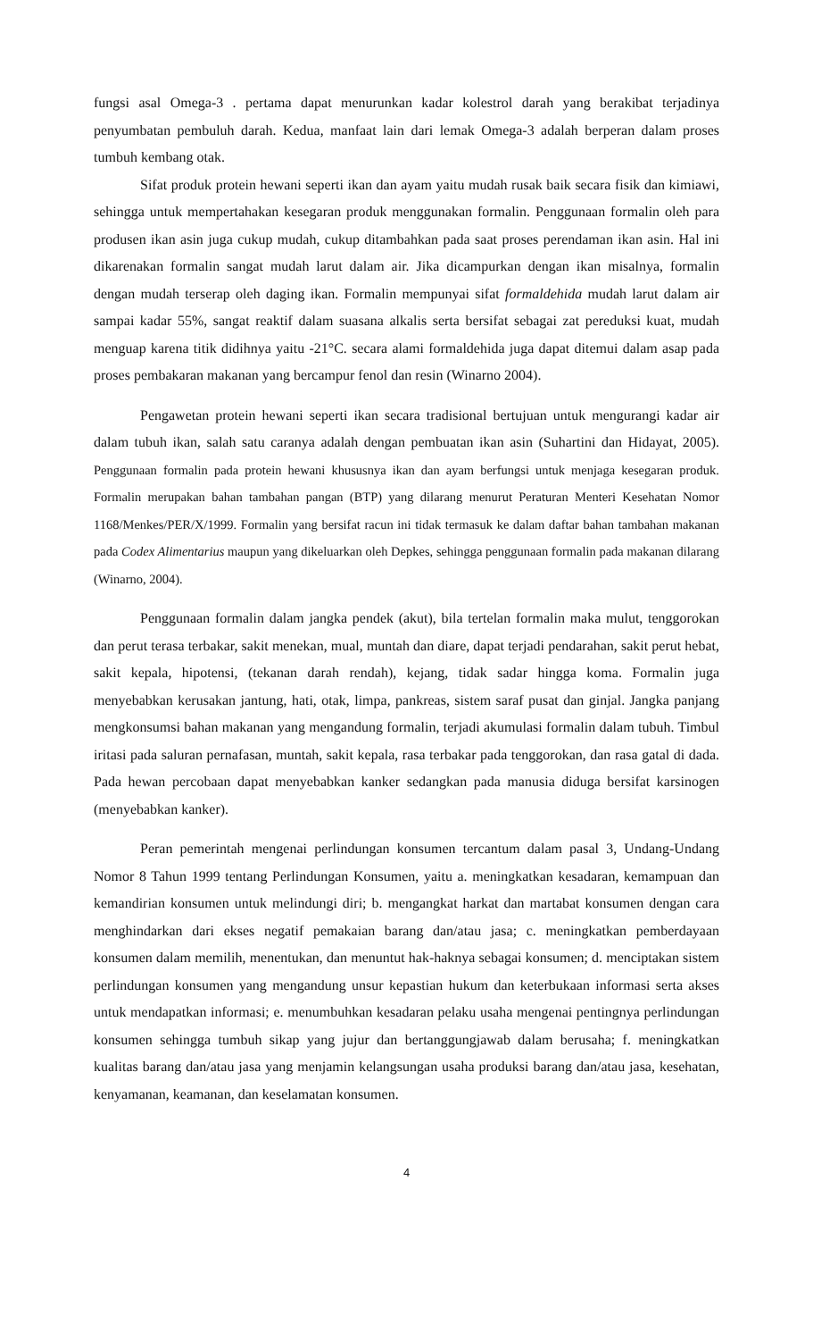fungsi asal Omega-3 . pertama dapat menurunkan kadar kolestrol darah yang berakibat terjadinya penyumbatan pembuluh darah. Kedua, manfaat lain dari lemak Omega-3 adalah berperan dalam proses tumbuh kembang otak.
Sifat produk protein hewani seperti ikan dan ayam yaitu mudah rusak baik secara fisik dan kimiawi, sehingga untuk mempertahakan kesegaran produk menggunakan formalin. Penggunaan formalin oleh para produsen ikan asin juga cukup mudah, cukup ditambahkan pada saat proses perendaman ikan asin. Hal ini dikarenakan formalin sangat mudah larut dalam air. Jika dicampurkan dengan ikan misalnya, formalin dengan mudah terserap oleh daging ikan. Formalin mempunyai sifat formaldehida mudah larut dalam air sampai kadar 55%, sangat reaktif dalam suasana alkalis serta bersifat sebagai zat pereduksi kuat, mudah menguap karena titik didihnya yaitu -21°C. secara alami formaldehida juga dapat ditemui dalam asap pada proses pembakaran makanan yang bercampur fenol dan resin (Winarno 2004).
Pengawetan protein hewani seperti ikan secara tradisional bertujuan untuk mengurangi kadar air dalam tubuh ikan, salah satu caranya adalah dengan pembuatan ikan asin (Suhartini dan Hidayat, 2005). Penggunaan formalin pada protein hewani khususnya ikan dan ayam berfungsi untuk menjaga kesegaran produk. Formalin merupakan bahan tambahan pangan (BTP) yang dilarang menurut Peraturan Menteri Kesehatan Nomor 1168/Menkes/PER/X/1999. Formalin yang bersifat racun ini tidak termasuk ke dalam daftar bahan tambahan makanan pada Codex Alimentarius maupun yang dikeluarkan oleh Depkes, sehingga penggunaan formalin pada makanan dilarang (Winarno, 2004).
Penggunaan formalin dalam jangka pendek (akut), bila tertelan formalin maka mulut, tenggorokan dan perut terasa terbakar, sakit menekan, mual, muntah dan diare, dapat terjadi pendarahan, sakit perut hebat, sakit kepala, hipotensi, (tekanan darah rendah), kejang, tidak sadar hingga koma. Formalin juga menyebabkan kerusakan jantung, hati, otak, limpa, pankreas, sistem saraf pusat dan ginjal. Jangka panjang mengkonsumsi bahan makanan yang mengandung formalin, terjadi akumulasi formalin dalam tubuh. Timbul iritasi pada saluran pernafasan, muntah, sakit kepala, rasa terbakar pada tenggorokan, dan rasa gatal di dada. Pada hewan percobaan dapat menyebabkan kanker sedangkan pada manusia diduga bersifat karsinogen (menyebabkan kanker).
Peran pemerintah mengenai perlindungan konsumen tercantum dalam pasal 3, Undang-Undang Nomor 8 Tahun 1999 tentang Perlindungan Konsumen, yaitu a. meningkatkan kesadaran, kemampuan dan kemandirian konsumen untuk melindungi diri; b. mengangkat harkat dan martabat konsumen dengan cara menghindarkan dari ekses negatif pemakaian barang dan/atau jasa; c. meningkatkan pemberdayaan konsumen dalam memilih, menentukan, dan menuntut hak-haknya sebagai konsumen; d. menciptakan sistem perlindungan konsumen yang mengandung unsur kepastian hukum dan keterbukaan informasi serta akses untuk mendapatkan informasi; e. menumbuhkan kesadaran pelaku usaha mengenai pentingnya perlindungan konsumen sehingga tumbuh sikap yang jujur dan bertanggungjawab dalam berusaha; f. meningkatkan kualitas barang dan/atau jasa yang menjamin kelangsungan usaha produksi barang dan/atau jasa, kesehatan, kenyamanan, keamanan, dan keselamatan konsumen.
4